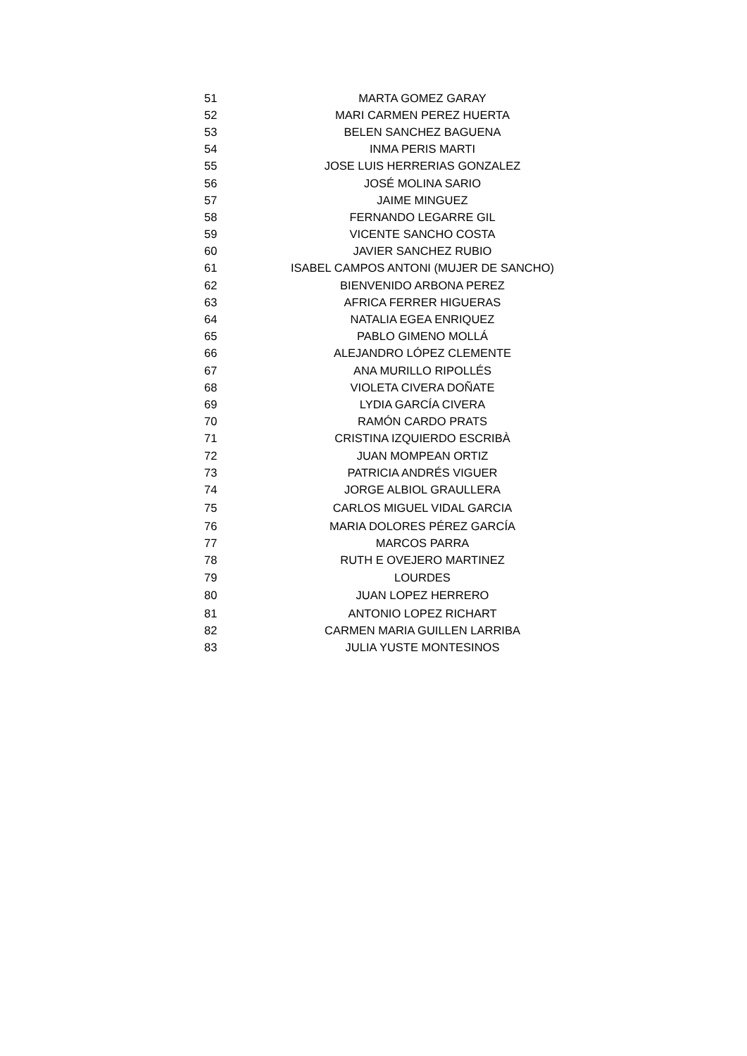| 51 | MARTA GOMEZ GARAY |
| 52 | MARI CARMEN PEREZ HUERTA |
| 53 | BELEN SANCHEZ BAGUENA |
| 54 | INMA PERIS MARTI |
| 55 | JOSE LUIS HERRERIAS GONZALEZ |
| 56 | JOSÉ MOLINA SARIO |
| 57 | JAIME MINGUEZ |
| 58 | FERNANDO LEGARRE GIL |
| 59 | VICENTE SANCHO COSTA |
| 60 | JAVIER SANCHEZ RUBIO |
| 61 | ISABEL CAMPOS ANTONI (MUJER DE SANCHO) |
| 62 | BIENVENIDO ARBONA PEREZ |
| 63 | AFRICA FERRER HIGUERAS |
| 64 | NATALIA EGEA ENRIQUEZ |
| 65 | PABLO GIMENO MOLLÁ |
| 66 | ALEJANDRO LÓPEZ CLEMENTE |
| 67 | ANA MURILLO RIPOLLÉS |
| 68 | VIOLETA CIVERA DOÑATE |
| 69 | LYDIA GARCÍA CIVERA |
| 70 | RAMÓN CARDO PRATS |
| 71 | CRISTINA IZQUIERDO ESCRIBÀ |
| 72 | JUAN MOMPEAN ORTIZ |
| 73 | PATRICIA ANDRÉS VIGUER |
| 74 | JORGE ALBIOL GRAULLERA |
| 75 | CARLOS MIGUEL VIDAL GARCIA |
| 76 | MARIA DOLORES PÉREZ GARCÍA |
| 77 | MARCOS PARRA |
| 78 | RUTH E OVEJERO MARTINEZ |
| 79 | LOURDES |
| 80 | JUAN LOPEZ HERRERO |
| 81 | ANTONIO LOPEZ RICHART |
| 82 | CARMEN MARIA GUILLEN LARRIBA |
| 83 | JULIA YUSTE MONTESINOS |